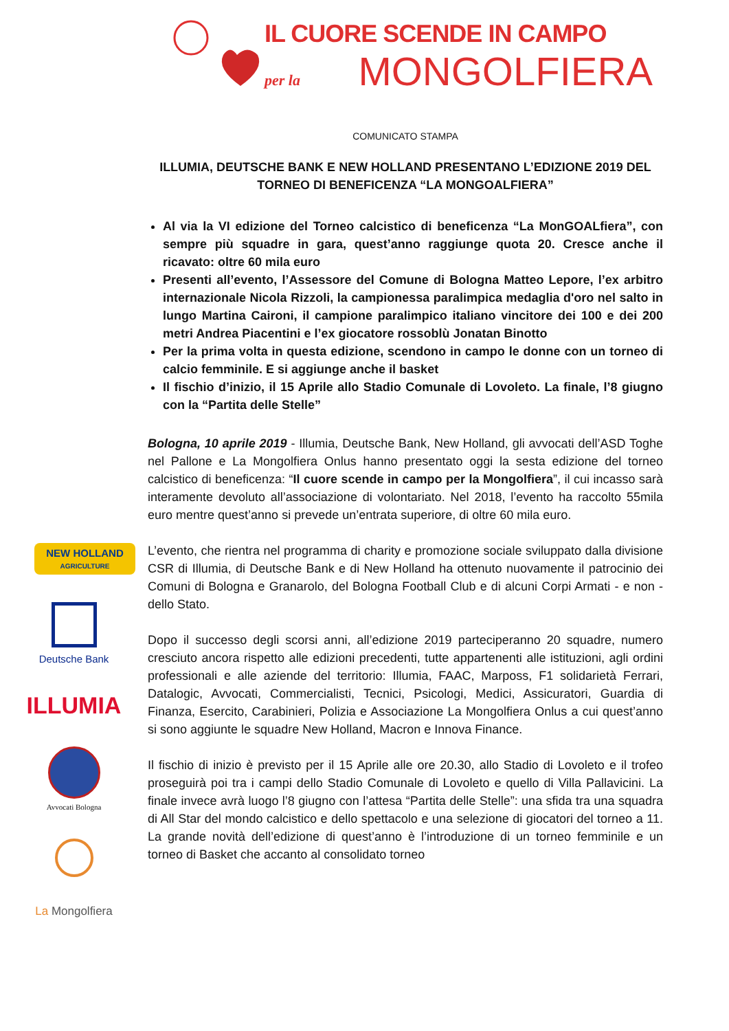IL CUORE SCENDE IN CAMPO
per la MONGOLFIERA
NEW HOLLAND
AGRICULTURE
Deutsche Bank
ILLUMIA
Avvocati Bologna
La Mongolfiera
COMUNICATO STAMPA
ILLUMIA, DEUTSCHE BANK E NEW HOLLAND PRESENTANO L’EDIZIONE 2019 DEL TORNEO DI BENEFICENZA “LA MONGOALFIERA”
Al via la VI edizione del Torneo calcistico di beneficenza “La MonGOALfiera”, con sempre più squadre in gara, quest’anno raggiunge quota 20. Cresce anche il ricavato: oltre 60 mila euro
Presenti all’evento, l’Assessore del Comune di Bologna Matteo Lepore, l’ex arbitro internazionale Nicola Rizzoli, la campionessa paralimpica medaglia d'oro nel salto in lungo Martina Caironi, il campione paralimpico italiano vincitore dei 100 e dei 200 metri Andrea Piacentini e l’ex giocatore rossoblù Jonatan Binotto
Per la prima volta in questa edizione, scendono in campo le donne con un torneo di calcio femminile. E si aggiunge anche il basket
Il fischio d’inizio, il 15 Aprile allo Stadio Comunale di Lovoleto. La finale, l’8 giugno con la “Partita delle Stelle”
Bologna, 10 aprile 2019 - Illumia, Deutsche Bank, New Holland, gli avvocati dell’ASD Toghe nel Pallone e La Mongolfiera Onlus hanno presentato oggi la sesta edizione del torneo calcistico di beneficenza: “Il cuore scende in campo per la Mongolfiera”, il cui incasso sarà interamente devoluto all’associazione di volontariato. Nel 2018, l’evento ha raccolto 55mila euro mentre quest’anno si prevede un’entrata superiore, di oltre 60 mila euro.
L’evento, che rientra nel programma di charity e promozione sociale sviluppato dalla divisione CSR di Illumia, di Deutsche Bank e di New Holland ha ottenuto nuovamente il patrocinio dei Comuni di Bologna e Granarolo, del Bologna Football Club e di alcuni Corpi Armati - e non - dello Stato.
Dopo il successo degli scorsi anni, all’edizione 2019 parteciperanno 20 squadre, numero cresciuto ancora rispetto alle edizioni precedenti, tutte appartenenti alle istituzioni, agli ordini professionali e alle aziende del territorio: Illumia, FAAC, Marposs, F1 solidarietà Ferrari, Datalogic, Avvocati, Commercialisti, Tecnici, Psicologi, Medici, Assicuratori, Guardia di Finanza, Esercito, Carabinieri, Polizia e Associazione La Mongolfiera Onlus a cui quest’anno si sono aggiunte le squadre New Holland, Macron e Innova Finance.
Il fischio di inizio è previsto per il 15 Aprile alle ore 20.30, allo Stadio di Lovoleto e il trofeo proseguirà poi tra i campi dello Stadio Comunale di Lovoleto e quello di Villa Pallavicini. La finale invece avrà luogo l’8 giugno con l’attesa “Partita delle Stelle”: una sfida tra una squadra di All Star del mondo calcistico e dello spettacolo e una selezione di giocatori del torneo a 11. La grande novità dell’edizione di quest’anno è l’introduzione di un torneo femminile e un torneo di Basket che accanto al consolidato torneo